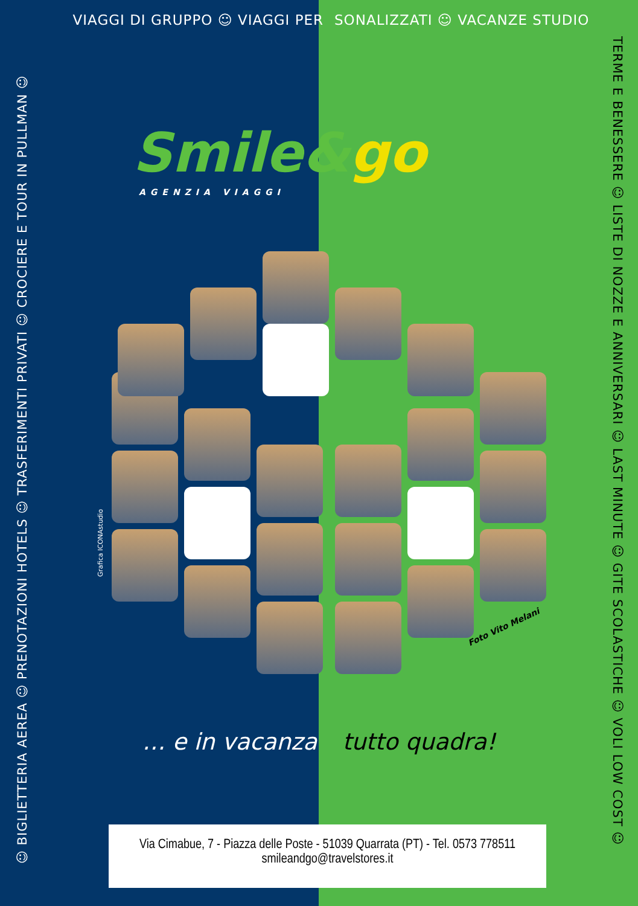VIAGGI DI GRUPPO ☺ VIAGGI PER SONALIZZATI ☺ VACANZE STUDIO
☺ BIGLIETTERIA AEREA ☺ PRENOTAZIONI HOTELS ☺ TRASFERIMENTI PRIVATI ☺ CROCIERE E TOUR IN PULLMAN ☺
TERME E BENESSERE ☺ LISTE DI NOZZE E ANNIVERSARI ☺ LAST MINUTE ☺ GITE SCOLASTICHE ☺ VOLI LOW COST ☺
Smile&go
AGENZIA VIAGGI
Grafica ICONAstudio
Foto Vito Melani
… e in vacanza tutto quadra!
Via Cimabue, 7 - Piazza delle Poste - 51039 Quarrata (PT) - Tel. 0573 778511
smileandgo@travelstores.it